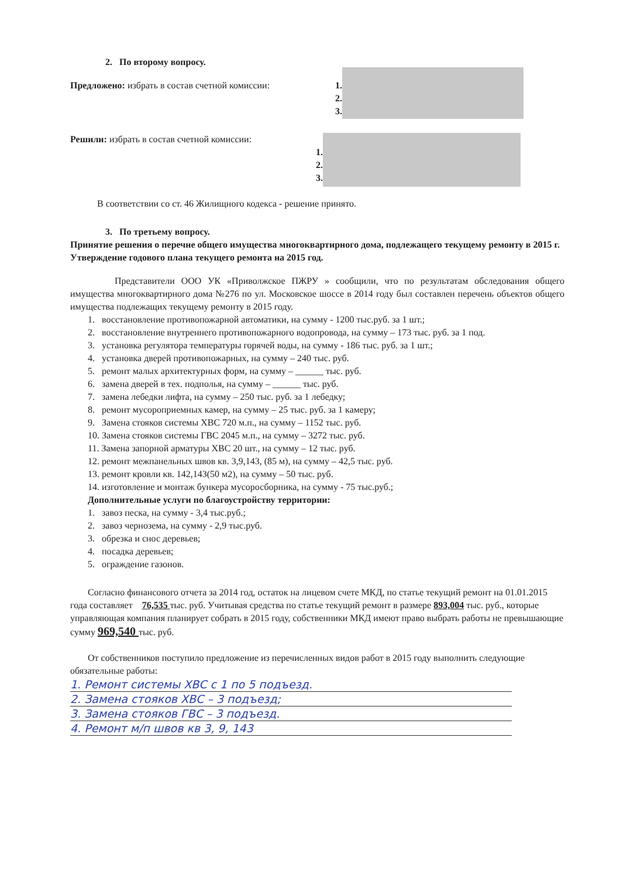2. По второму вопросу.
Предложено: избрать в состав счетной комиссии: 1.
2.
3.
Решили: избрать в состав счетной комиссии:
1.
2.
3.
В соответствии со ст. 46 Жилищного кодекса - решение принято.
3. По третьему вопросу.
Принятие решения о перечне общего имущества многоквартирного дома, подлежащего текущему ремонту в 2015 г. Утверждение годового плана текущего ремонта на 2015 год.
Представители ООО УК «Приволжское ПЖРУ » сообщили, что по результатам обследования общего имущества многоквартирного дома №276 по ул. Московское шоссе в 2014 году был составлен перечень объектов общего имущества подлежащих текущему ремонту в 2015 году.
1. восстановление противопожарной автоматики, на сумму - 1200 тыс.руб. за 1 шт.;
2. восстановление внутреннего противопожарного водопровода, на сумму – 173 тыс. руб. за 1 под.
3. установка регулятора температуры горячей воды, на сумму - 186 тыс. руб. за 1 шт.;
4. установка дверей противопожарных, на сумму – 240 тыс. руб.
5. ремонт малых архитектурных форм, на сумму – ______ тыс. руб.
6. замена дверей в тех. подполья, на сумму – ______ тыс. руб.
7. замена лебедки лифта, на сумму – 250 тыс. руб. за 1 лебедку;
8. ремонт мусороприемных камер, на сумму – 25 тыс. руб. за 1 камеру;
9. Замена стояков системы ХВС 720 м.п., на сумму – 1152 тыс. руб.
10. Замена стояков системы ГВС 2045 м.п., на сумму – 3272 тыс. руб.
11. Замена запорной арматуры ХВС 20 шт., на сумму – 12 тыс. руб.
12. ремонт межпанельных швов кв. 3,9,143, (85 м), на сумму – 42,5 тыс. руб.
13. ремонт кровли кв. 142,143(50 м2), на сумму – 50 тыс. руб.
14. изготовление и монтаж бункера мусоросборника, на сумму - 75 тыс.руб.;
Дополнительные услуги по благоустройству территории:
1. завоз песка, на сумму - 3,4 тыс.руб.;
2. завоз чернозема, на сумму - 2,9 тыс.руб.
3. обрезка и снос деревьев;
4. посадка деревьев;
5. ограждение газонов.
Согласно финансового отчета за 2014 год, остаток на лицевом счете МКД, по статье текущий ремонт на 01.01.2015 года составляет 76,535 тыс. руб. Учитывая средства по статье текущий ремонт в размере 893,004 тыс. руб., которые управляющая компания планирует собрать в 2015 году, собственники МКД имеют право выбрать работы не превышающие сумму 969,540 тыс. руб.
От собственников поступило предложение из перечисленных видов работ в 2015 году выполнить следующие обязательные работы:
1. Ремонт системы ХВС с 1 по 5 подъезд.
2. Замена стояков ХВС – 3 подъезд;
3. Замена стояков ГВС – 3 подъезд.
4. Ремонт м/п швов кв 3, 9, 143